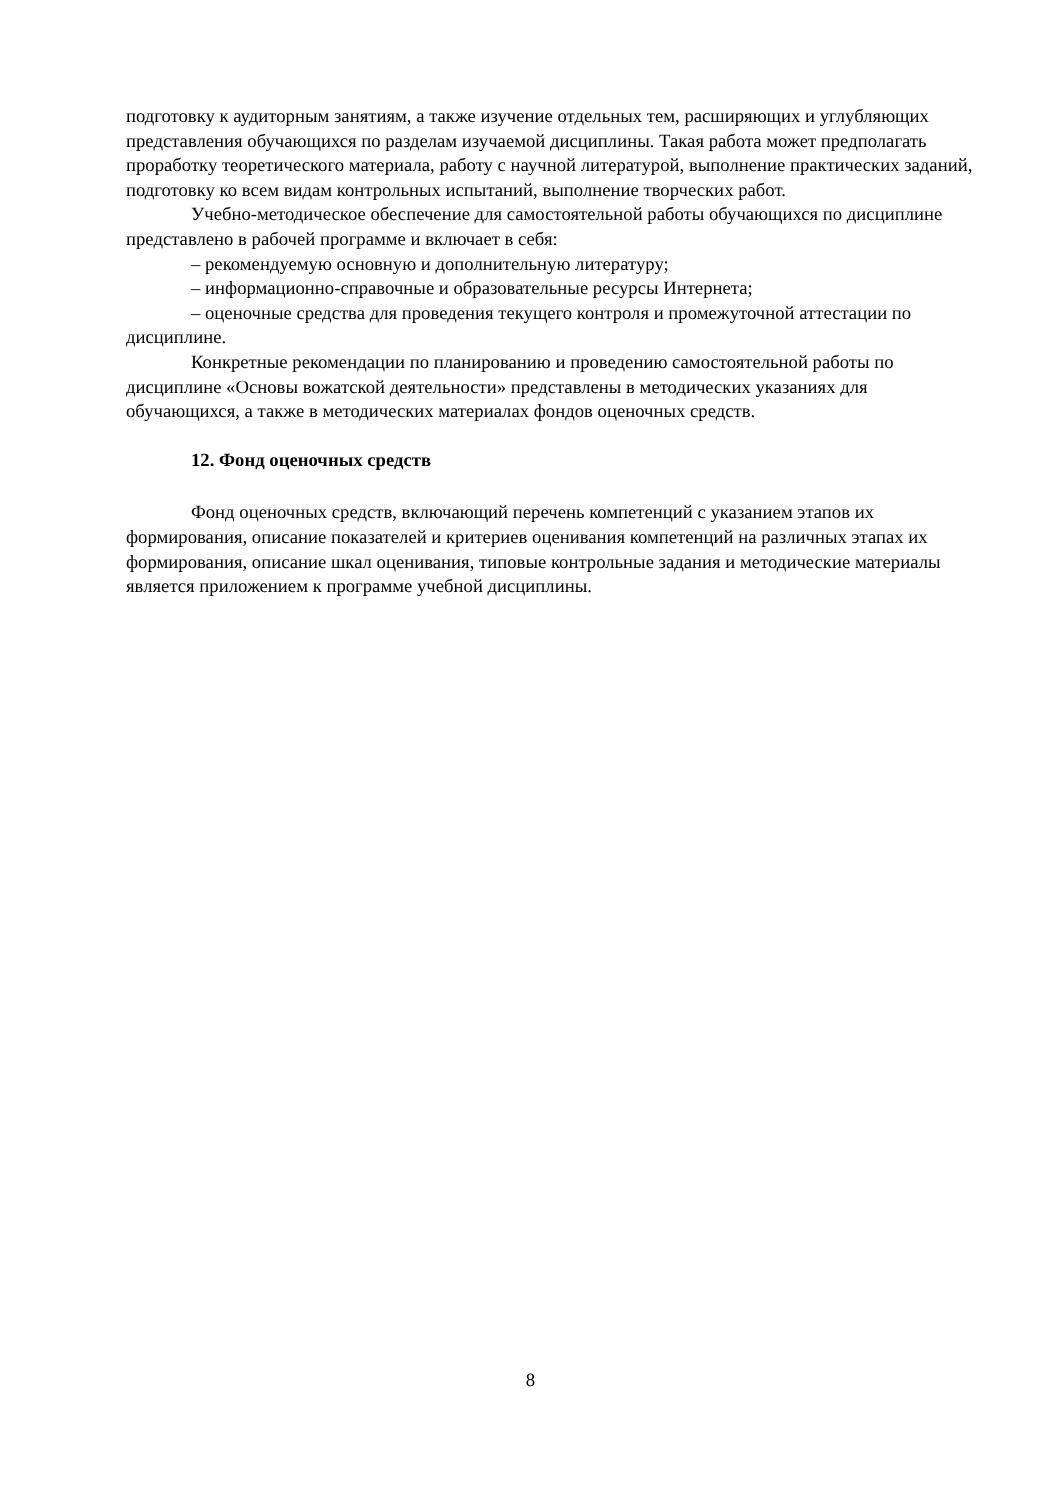подготовку к аудиторным занятиям, а также изучение отдельных тем, расширяющих и углубляющих представления обучающихся по разделам изучаемой дисциплины. Такая работа может предполагать проработку теоретического материала, работу с научной литературой, выполнение практических заданий, подготовку ко всем видам контрольных испытаний, выполнение творческих работ.
Учебно-методическое обеспечение для самостоятельной работы обучающихся по дисциплине представлено в рабочей программе и включает в себя:
– рекомендуемую основную и дополнительную литературу;
– информационно-справочные и образовательные ресурсы Интернета;
– оценочные средства для проведения текущего контроля и промежуточной аттестации по дисциплине.
Конкретные рекомендации по планированию и проведению самостоятельной работы по дисциплине «Основы вожатской деятельности» представлены в методических указаниях для обучающихся, а также в методических материалах фондов оценочных средств.
12. Фонд оценочных средств
Фонд оценочных средств, включающий перечень компетенций с указанием этапов их формирования, описание показателей и критериев оценивания компетенций на различных этапах их формирования, описание шкал оценивания, типовые контрольные задания и методические материалы является приложением к программе учебной дисциплины.
8